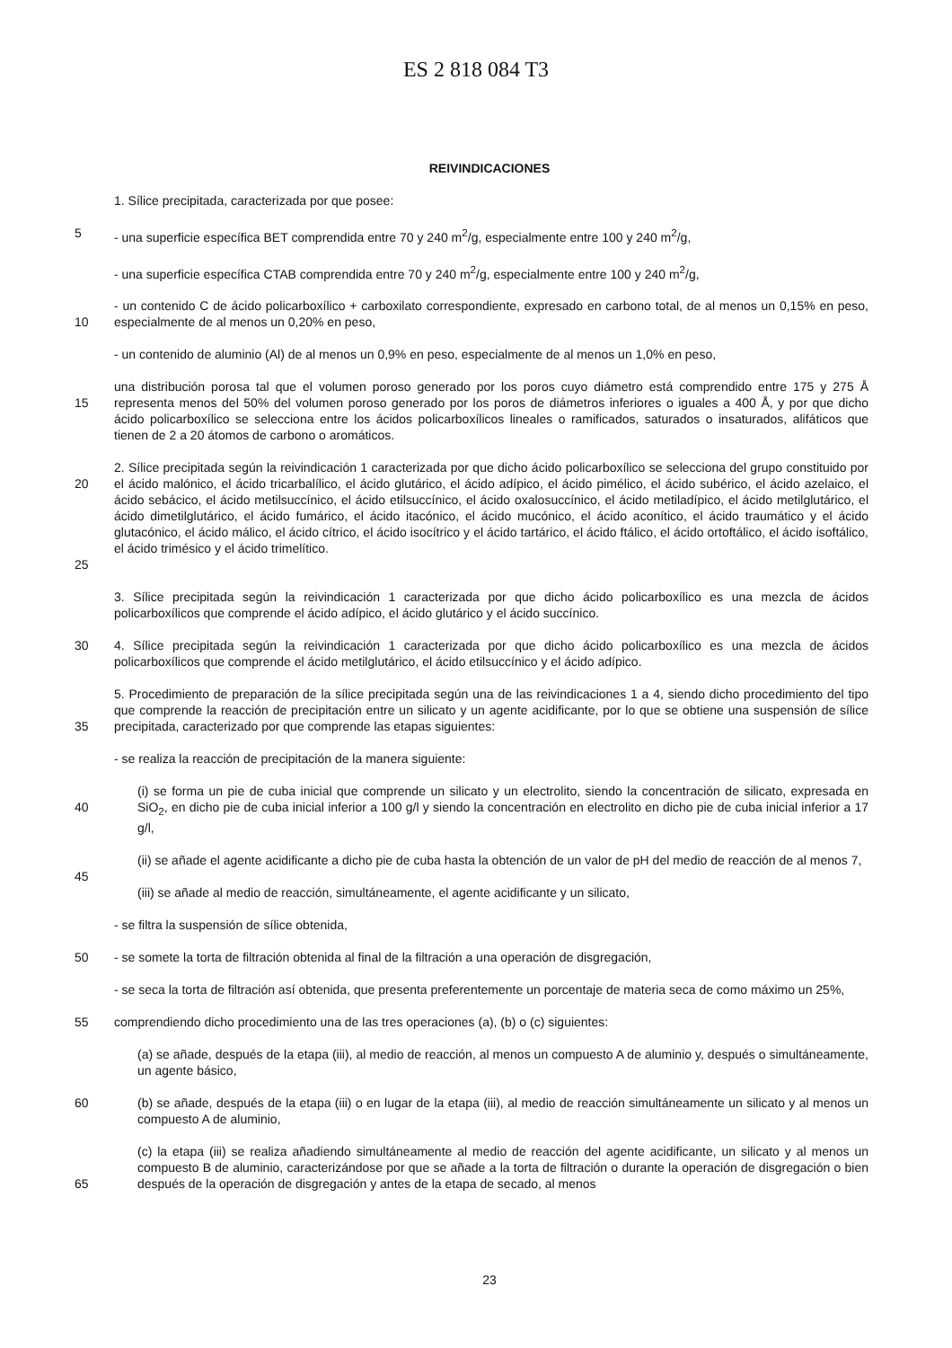ES 2 818 084 T3
REIVINDICACIONES
1. Sílice precipitada, caracterizada por que posee:
5 - una superficie específica BET comprendida entre 70 y 240 m<sup>2</sup>/g, especialmente entre 100 y 240 m<sup>2</sup>/g,
- una superficie específica CTAB comprendida entre 70 y 240 m<sup>2</sup>/g, especialmente entre 100 y 240 m<sup>2</sup>/g,
10 - un contenido C de ácido policarboxílico + carboxilato correspondiente, expresado en carbono total, de al menos un 0,15% en peso, especialmente de al menos un 0,20% en peso,
- un contenido de aluminio (Al) de al menos un 0,9% en peso, especialmente de al menos un 1,0% en peso,
15 una distribución porosa tal que el volumen poroso generado por los poros cuyo diámetro está comprendido entre 175 y 275 Å representa menos del 50% del volumen poroso generado por los poros de diámetros inferiores o iguales a 400 Å, y por que dicho ácido policarboxílico se selecciona entre los ácidos policarboxílicos lineales o ramificados, saturados o insaturados, alifáticos que tienen de 2 a 20 átomos de carbono o aromáticos.
20
25
2. Sílice precipitada según la reivindicación 1 caracterizada por que dicho ácido policarboxílico se selecciona del grupo constituido por el ácido malónico, el ácido tricarbalílico, el ácido glutárico, el ácido adípico, el ácido pimélico, el ácido subérico, el ácido azelaico, el ácido sebácico, el ácido metilsuccínico, el ácido etilsuccínico, el ácido oxalosuccínico, el ácido metiladípico, el ácido metilglutárico, el ácido dimetilglutárico, el ácido fumárico, el ácido itacónico, el ácido mucónico, el ácido aconítico, el ácido traumático y el ácido glutacónico, el ácido málico, el ácido cítrico, el ácido isocítrico y el ácido tartárico, el ácido ftálico, el ácido ortoftálico, el ácido isoftálico, el ácido trimésico y el ácido trimelítico.
3. Sílice precipitada según la reivindicación 1 caracterizada por que dicho ácido policarboxílico es una mezcla de ácidos policarboxílicos que comprende el ácido adípico, el ácido glutárico y el ácido succínico.
30 4. Sílice precipitada según la reivindicación 1 caracterizada por que dicho ácido policarboxílico es una mezcla de ácidos policarboxílicos que comprende el ácido metilglutárico, el ácido etilsuccínico y el ácido adípico.
35 5. Procedimiento de preparación de la sílice precipitada según una de las reivindicaciones 1 a 4, siendo dicho procedimiento del tipo que comprende la reacción de precipitación entre un silicato y un agente acidificante, por lo que se obtiene una suspensión de sílice precipitada, caracterizado por que comprende las etapas siguientes:
- se realiza la reacción de precipitación de la manera siguiente:
40 (i) se forma un pie de cuba inicial que comprende un silicato y un electrolito, siendo la concentración de silicato, expresada en SiO<sub>2</sub>, en dicho pie de cuba inicial inferior a 100 g/l y siendo la concentración en electrolito en dicho pie de cuba inicial inferior a 17 g/l,
(ii) se añade el agente acidificante a dicho pie de cuba hasta la obtención de un valor de pH del medio de reacción de al menos 7,
45
(iii) se añade al medio de reacción, simultáneamente, el agente acidificante y un silicato,
- se filtra la suspensión de sílice obtenida,
50 - se somete la torta de filtración obtenida al final de la filtración a una operación de disgregación,
- se seca la torta de filtración así obtenida, que presenta preferentemente un porcentaje de materia seca de como máximo un 25%,
55 comprendiendo dicho procedimiento una de las tres operaciones (a), (b) o (c) siguientes:
(a) se añade, después de la etapa (iii), al medio de reacción, al menos un compuesto A de aluminio y, después o simultáneamente, un agente básico,
60 (b) se añade, después de la etapa (iii) o en lugar de la etapa (iii), al medio de reacción simultáneamente un silicato y al menos un compuesto A de aluminio,
65 (c) la etapa (iii) se realiza añadiendo simultáneamente al medio de reacción del agente acidificante, un silicato y al menos un compuesto B de aluminio, caracterizándose por que se añade a la torta de filtración o durante la operación de disgregación o bien después de la operación de disgregación y antes de la etapa de secado, al menos
23